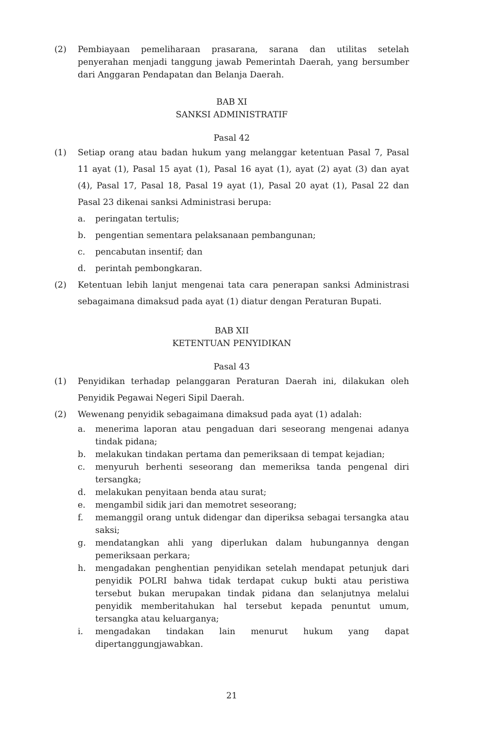(2) Pembiayaan pemeliharaan prasarana, sarana dan utilitas setelah penyerahan menjadi tanggung jawab Pemerintah Daerah, yang bersumber dari Anggaran Pendapatan dan Belanja Daerah.
BAB XI
SANKSI ADMINISTRATIF
Pasal 42
(1) Setiap orang atau badan hukum yang melanggar ketentuan Pasal 7, Pasal 11 ayat (1), Pasal 15 ayat (1), Pasal 16 ayat (1), ayat (2) ayat (3) dan ayat (4), Pasal 17, Pasal 18, Pasal 19 ayat (1), Pasal 20 ayat (1), Pasal 22 dan Pasal 23 dikenai sanksi Administrasi berupa:
a. peringatan tertulis;
b. pengentian sementara pelaksanaan pembangunan;
c. pencabutan insentif; dan
d. perintah pembongkaran.
(2) Ketentuan lebih lanjut mengenai tata cara penerapan sanksi Administrasi sebagaimana dimaksud pada ayat (1) diatur dengan Peraturan Bupati.
BAB XII
KETENTUAN PENYIDIKAN
Pasal 43
(1) Penyidikan terhadap pelanggaran Peraturan Daerah ini, dilakukan oleh Penyidik Pegawai Negeri Sipil Daerah.
(2) Wewenang penyidik sebagaimana dimaksud pada ayat (1) adalah:
a. menerima laporan atau pengaduan dari seseorang mengenai adanya tindak pidana;
b. melakukan tindakan pertama dan pemeriksaan di tempat kejadian;
c. menyuruh berhenti seseorang dan memeriksa tanda pengenal diri tersangka;
d. melakukan penyitaan benda atau surat;
e. mengambil sidik jari dan memotret seseorang;
f. memanggil orang untuk didengar dan diperiksa sebagai tersangka atau saksi;
g. mendatangkan ahli yang diperlukan dalam hubungannya dengan pemeriksaan perkara;
h. mengadakan penghentian penyidikan setelah mendapat petunjuk dari penyidik POLRI bahwa tidak terdapat cukup bukti atau peristiwa tersebut bukan merupakan tindak pidana dan selanjutnya melalui penyidik memberitahukan hal tersebut kepada penuntut umum, tersangka atau keluarganya;
i. mengadakan tindakan lain menurut hukum yang dapat dipertanggungjawabkan.
21